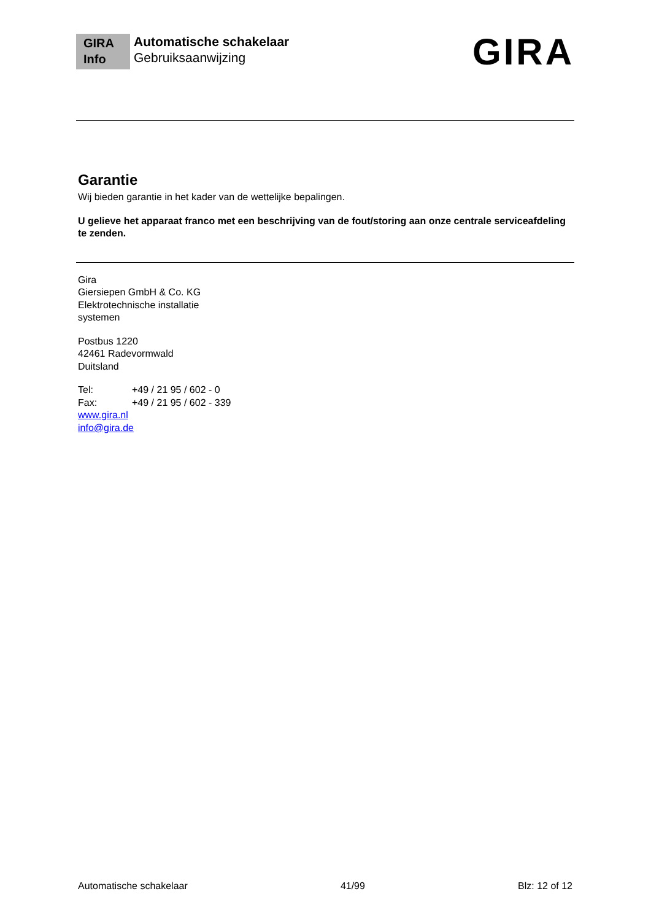GIRA
Info
Automatische schakelaar
Gebruiksaanwijzing
GIRA
Garantie
Wij bieden garantie in het kader van de wettelijke bepalingen.
U gelieve het apparaat franco met een beschrijving van de fout/storing aan onze centrale serviceafdeling te zenden.
Gira
Giersiepen GmbH & Co. KG
Elektrotechnische installatie
systemen
Postbus 1220
42461 Radevormwald
Duitsland
Tel: +49 / 21 95 / 602 - 0
Fax: +49 / 21 95 / 602 - 339
www.gira.nl
info@gira.de
Automatische schakelaar 41/99 Blz: 12 of 12